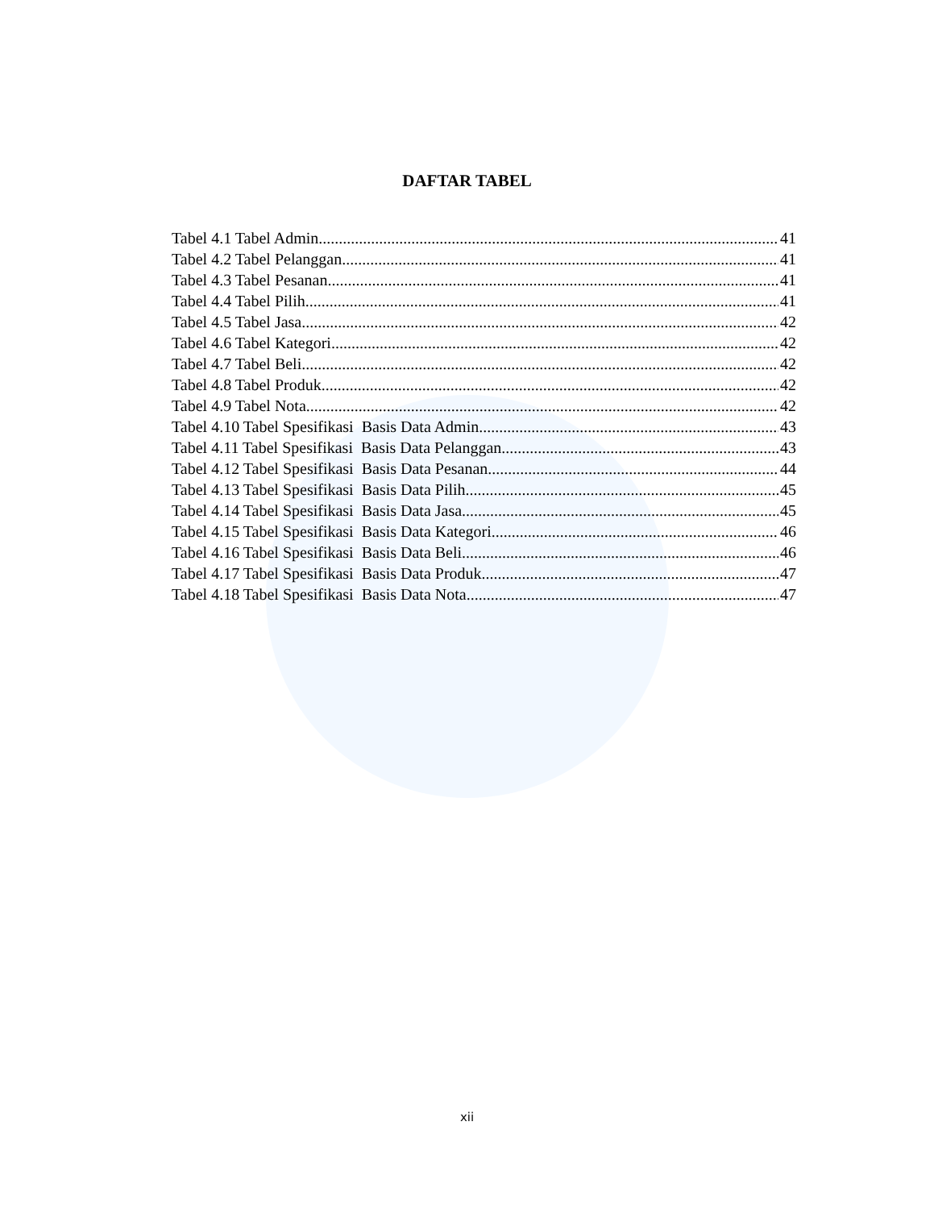DAFTAR TABEL
Tabel 4.1 Tabel Admin 41
Tabel 4.2 Tabel Pelanggan 41
Tabel 4.3 Tabel Pesanan 41
Tabel 4.4 Tabel Pilih 41
Tabel 4.5 Tabel Jasa 42
Tabel 4.6 Tabel Kategori 42
Tabel 4.7 Tabel Beli 42
Tabel 4.8 Tabel Produk 42
Tabel 4.9 Tabel Nota 42
Tabel 4.10 Tabel Spesifikasi Basis Data Admin 43
Tabel 4.11 Tabel Spesifikasi Basis Data Pelanggan 43
Tabel 4.12 Tabel Spesifikasi Basis Data Pesanan 44
Tabel 4.13 Tabel Spesifikasi Basis Data Pilih 45
Tabel 4.14 Tabel Spesifikasi Basis Data Jasa 45
Tabel 4.15 Tabel Spesifikasi Basis Data Kategori 46
Tabel 4.16 Tabel Spesifikasi Basis Data Beli 46
Tabel 4.17 Tabel Spesifikasi Basis Data Produk 47
Tabel 4.18 Tabel Spesifikasi Basis Data Nota 47
xii